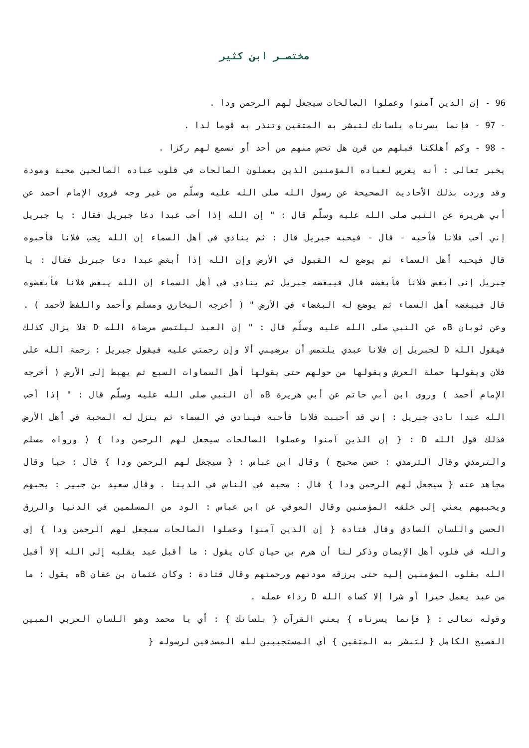مختصـر ابن كثير
96 - إن الذين آمنوا وعملوا الصالحات سيجعل لهم الرحمن ودا .
- 97 - فإنما يسرناه بلسانك لتبشر به المتقين وتنذر به قوما لدا .
- 98 - وكم أهلكنا قبلهم من قرن هل تحس منهم من أحد أو تسمع لهم ركزا .
يخبر تعالى : أنه يغرس لعباده المؤمنين الذين يعملون الصالحات في قلوب عباده الصالحين محبة ومودة وقد وردت بذلك الأحاديث الصحيحة عن رسول الله صلى الله عليه وسلّم من غير وجه فروى الإمام أحمد عن أبي هريرة عن النبي صلى الله عليه وسلّم قال : " إن الله إذا أحب عبدا دعا جبريل فقال : يا جبريل إني أحب فلانا فأحبه - قال - فيحبه جبريل قال : ثم ينادي في أهل السماء إن الله يحب فلانا فأحبوه قال فيحبه أهل السماء ثم يوضع له القبول في الأرض وإن الله إذا أبغض عبدا دعا جبريل فقال : يا جبريل إني أبغض فلانا فأبغضه قال فيبغضه جبريل ثم ينادي في أهل السماء إن الله يبغض فلانا فأبغضوه قال فيبغضه أهل السماء ثم يوضع له البغضاء في الأرض " ( أخرجه البخاري ومسلم وأحمد واللفظ لأحمد ) . وعن ثوبان Bه عن النبي صلى الله عليه وسلّم قال : " إن العبد ليلتمس مرضاة الله D فلا يزال كذلك فيقول الله D لجبريل إن فلانا عبدي يلتمس أن يرضيني ألا وإن رحمتي عليه فيقول جبريل : رحمة الله على فلان ويقولها حملة العرش ويقولها من حولهم حتى يقولها أهل السماوات السبع ثم يهبط إلى الأرض ( أخرجه الإمام أحمد ) وروى ابن أبي حاتم عن أبي هريرة Bه أن النبي صلى الله عليه وسلّم قال : " إذا أحب الله عبدا نادى جبريل : إني قد أحببت فلانا فأحبه فينادي في السماء ثم ينزل له المحبة في أهل الأرض فذلك قول الله D : { إن الذين آمنوا وعملوا الصالحات سيجعل لهم الرحمن ودا } ( ورواه مسلم والترمذي وقال الترمذي : حسن صحيح ) وقال ابن عباس : { سيجعل لهم الرحمن ودا } قال : حبا وقال مجاهد عنه { سيجعل لهم الرحمن ودا } قال : محبة في الناس في الدينا . وقال سعيد بن جبير : يحبهم ويحببهم يعني إلى خلقه المؤمنين وقال العوفي عن ابن عباس : الود من المسلمين في الدنيا والرزق الحسن واللسان الصادق وقال قتادة { إن الذين آمنوا وعملوا الصالحات سيجعل لهم الرحمن ودا } إي والله في قلوب أهل الإيمان وذكر لنا أن هرم بن حيان كان يقول : ما أقبل عبد بقلبه إلى الله إلا أقبل الله بقلوب المؤمنين إليه حتى يرزقه مودتهم ورحمتهم وقال قتادة : وكان عثمان بن عفان Bه يقول : ما من عبد يعمل خيرا أو شرا إلا كساه الله D رداء عمله .
وقوله تعالى : { فإنما يسرناه } يعني القرآن { بلسانك } : أي يا محمد وهو اللسان العربي المبين الفصيح الكامل { لتبشر به المتقين } أي المستجيبين لله المصدقين لرسوله {